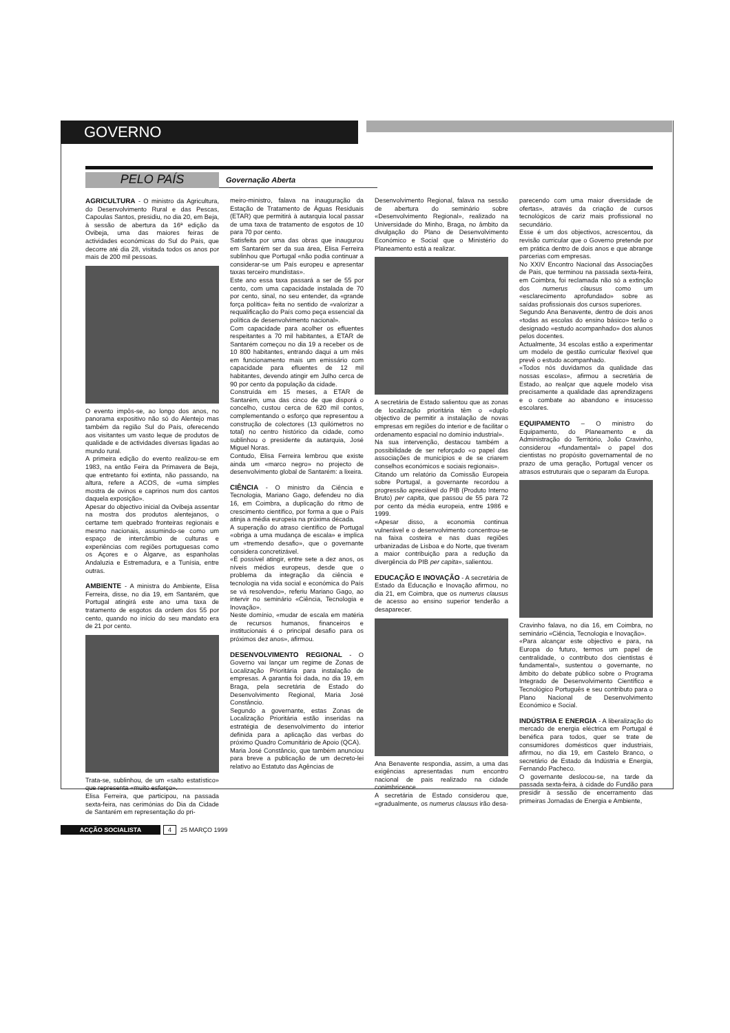GOVERNO
PELO PAÍS
Governação Aberta
AGRICULTURA - O ministro da Agricultura, do Desenvolvimento Rural e das Pescas, Capoulas Santos, presidiu, no dia 20, em Beja, à sessão de abertura da 16ª edição da Ovibeja, uma das maiores feiras de actividades económicas do Sul do País, que decorre até dia 28, visitada todos os anos por mais de 200 mil pessoas.
O evento impôs-se, ao longo dos anos, no panorama expositivo não só do Alentejo mas também da região Sul do País, oferecendo aos visitantes um vasto leque de produtos de qualidade e de actividades diversas ligadas ao mundo rural.
A primeira edição do evento realizou-se em 1983, na então Feira da Primavera de Beja, que entretanto foi extinta, não passando, na altura, refere a ACOS, de «uma simples mostra de ovinos e caprinos num dos cantos daquela exposição».
Apesar do objectivo inicial da Ovibeja assentar na mostra dos produtos alentejanos, o certame tem quebrado fronteiras regionais e mesmo nacionais, assumindo-se como um espaço de intercâmbio de culturas e experiências com regiões portuguesas como os Açores e o Algarve, as espanholas Andaluzia e Estremadura, e a Tunísia, entre outras.
AMBIENTE - A ministra do Ambiente, Elisa Ferreira, disse, no dia 19, em Santarém, que Portugal atingirá este ano uma taxa de tratamento de esgotos da ordem dos 55 por cento, quando no início do seu mandato era de 21 por cento.
Trata-se, sublinhou, de um «salto estatístico» que representa «muito esforço».
Elisa Ferreira, que participou, na passada sexta-feira, nas cerimónias do Dia da Cidade de Santarém em representação do pri-
meiro-ministro, falava na inauguração da Estação de Tratamento de Águas Residuais (ETAR) que permitirá à autarquia local passar de uma taxa de tratamento de esgotos de 10 para 70 por cento.
Satisfeita por uma das obras que inaugurou em Santarém ser da sua área, Elisa Ferreira sublinhou que Portugal «não podia continuar a considerar-se um País europeu e apresentar taxas terceiro mundistas».
Este ano essa taxa passará a ser de 55 por cento, com uma capacidade instalada de 70 por cento, sinal, no seu entender, da «grande força política» feita no sentido de «valorizar a requalificação do País como peça essencial da política de desenvolvimento nacional».
Com capacidade para acolher os efluentes respeitantes a 70 mil habitantes, a ETAR de Santarém começou no dia 19 a receber os de 10 800 habitantes, entrando daqui a um mês em funcionamento mais um emissário com capacidade para efluentes de 12 mil habitantes, devendo atingir em Julho cerca de 90 por cento da população da cidade.
Construída em 15 meses, a ETAR de Santarém, uma das cinco de que disporá o concelho, custou cerca de 620 mil contos, complementando o esforço que representou a construção de colectores (13 quilómetros no total) no centro histórico da cidade, como sublinhou o presidente da autarquia, José Miguel Noras.
Contudo, Elisa Ferreira lembrou que existe ainda um «marco negro» no projecto de desenvolvimento global de Santarém: a lixeira.
CIÊNCIA - O ministro da Ciência e Tecnologia, Mariano Gago, defendeu no dia 16, em Coimbra, a duplicação do ritmo de crescimento científico, por forma a que o País atinja a média europeia na próxima década.
A superação do atraso científico de Portugal «obriga a uma mudança de escala» e implica um «tremendo desafio», que o governante considera concretizável.
«É possível atingir, entre sete a dez anos, os níveis médios europeus, desde que o problema da integração da ciência e tecnologia na vida social e económica do País se vá resolvendo», referiu Mariano Gago, ao intervir no seminário «Ciência, Tecnologia e Inovação».
Neste domínio, «mudar de escala em matéria de recursos humanos, financeiros e institucionais é o principal desafio para os próximos dez anos», afirmou.
DESENVOLVIMENTO REGIONAL - O Governo vai lançar um regime de Zonas de Localização Prioritária para instalação de empresas. A garantia foi dada, no dia 19, em Braga, pela secretária de Estado do Desenvolvimento Regional, Maria José Constâncio.
Segundo a governante, estas Zonas de Localização Prioritária estão inseridas na estratégia de desenvolvimento do interior definida para a aplicação das verbas do próximo Quadro Comunitário de Apoio (QCA).
Maria José Constâncio, que também anunciou para breve a publicação de um decreto-lei relativo ao Estatuto das Agências de
Desenvolvimento Regional, falava na sessão de abertura do seminário sobre «Desenvolvimento Regional», realizado na Universidade do Minho, Braga, no âmbito da divulgação do Plano de Desenvolvimento Económico e Social que o Ministério do Planeamento está a realizar.
A secretária de Estado salientou que as zonas de localização prioritária têm o «duplo objectivo de permitir a instalação de novas empresas em regiões do interior e de facilitar o ordenamento espacial no domínio industrial».
Na sua intervenção, destacou também a possibilidade de ser reforçado «o papel das associações de municípios e de se criarem conselhos económicos e sociais regionais».
Citando um relatório da Comissão Europeia sobre Portugal, a governante recordou a progressão apreciável do PIB (Produto Interno Bruto) per capita, que passou de 55 para 72 por cento da média europeia, entre 1986 e 1999.
«Apesar disso, a economia continua vulnerável e o desenvolvimento concentrou-se na faixa costeira e nas duas regiões urbanizadas de Lisboa e do Norte, que tiveram a maior contribuição para a redução da divergência do PIB per capita», salientou.
EDUCAÇÃO E INOVAÇÃO - A secretária de Estado da Educação e Inovação afirmou, no dia 21, em Coimbra, que os numerus clausus de acesso ao ensino superior tenderão a desaparecer.
Ana Benavente respondia, assim, a uma das exigências apresentadas num encontro nacional de pais realizado na cidade conimbricence.
A secretária de Estado considerou que, «gradualmente, os numerus clausus irão desa-
parecendo com uma maior diversidade de ofertas», através da criação de cursos tecnológicos de cariz mais profissional no secundário.
Esse é um dos objectivos, acrescentou, da revisão curricular que o Governo pretende por em prática dentro de dois anos e que abrange parcerias com empresas.
No XXIV Encontro Nacional das Associações de Pais, que terminou na passada sexta-feira, em Coimbra, foi reclamada não só a extinção dos numerus clausus como um «esclarecimento aprofundado» sobre as saídas profissionais dos cursos superiores.
Segundo Ana Benavente, dentro de dois anos «todas as escolas do ensino básico» terão o designado «estudo acompanhado» dos alunos pelos docentes.
Actualmente, 34 escolas estão a experimentar um modelo de gestão curricular flexível que prevê o estudo acompanhado.
«Todos nós duvidamos da qualidade das nossas escolas», afirmou a secretária de Estado, ao realçar que aquele modelo visa precisamente a qualidade das aprendizagens e o combate ao abandono e insucesso escolares.
EQUIPAMENTO – O ministro do Equipamento, do Planeamento e da Administração do Território, João Cravinho, considerou «fundamental» o papel dos cientistas no propósito governamental de no prazo de uma geração, Portugal vencer os atrasos estruturais que o separam da Europa.
Cravinho falava, no dia 16, em Coimbra, no seminário «Ciência, Tecnologia e Inovação».
«Para alcançar este objectivo e para, na Europa do futuro, termos um papel de centralidade, o contributo dos cientistas é fundamental», sustentou o governante, no âmbito do debate público sobre o Programa Integrado de Desenvolvimento Científico e Tecnológico Português e seu contributo para o Plano Nacional de Desenvolvimento Económico e Social.
INDÚSTRIA E ENERGIA - A liberalização do mercado de energia eléctrica em Portugal é benéfica para todos, quer se trate de consumidores domésticos quer industriais, afirmou, no dia 19, em Castelo Branco, o secretário de Estado da Indústria e Energia, Fernando Pacheco.
O governante deslocou-se, na tarde da passada sexta-feira, à cidade do Fundão para presidir à sessão de encerramento das primeiras Jornadas de Energia e Ambiente,
ACÇÃO SOCIALISTA 4 25 MARÇO 1999